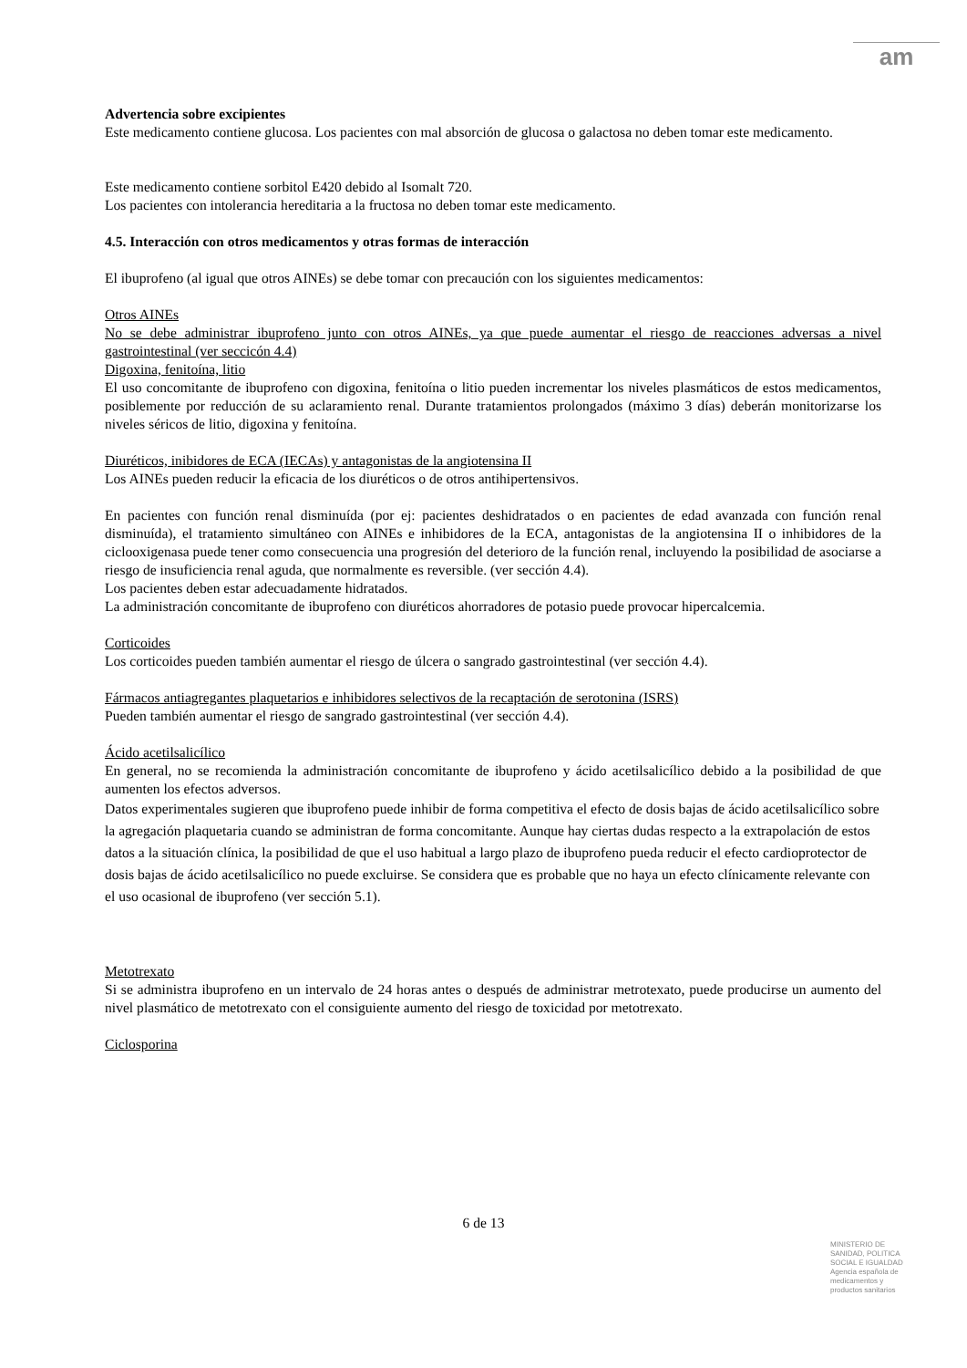am
Advertencia sobre excipientes
Este medicamento contiene glucosa. Los pacientes con mal absorción de glucosa o galactosa no deben tomar este medicamento.
Este medicamento contiene sorbitol E420 debido al Isomalt 720.
Los pacientes con intolerancia hereditaria a la fructosa no deben tomar este medicamento.
4.5. Interacción con otros medicamentos y otras formas de interacción
El ibuprofeno (al igual que otros AINEs) se debe tomar con precaución con los siguientes medicamentos:
Otros AINEs
No se debe administrar ibuprofeno junto con otros AINEs, ya que puede aumentar el riesgo de reacciones adversas a nivel gastrointestinal (ver seccicón 4.4)
Digoxina, fenitoína, litio
El uso concomitante de ibuprofeno con digoxina, fenitoína o litio pueden incrementar los niveles plasmáticos de estos medicamentos, posiblemente por reducción de su aclaramiento renal. Durante tratamientos prolongados (máximo 3 días) deberán monitorizarse los niveles séricos de litio, digoxina y fenitoína.
Diuréticos, inibidores de ECA (IECAs) y antagonistas de la angiotensina II
Los AINEs pueden reducir la eficacia de los diuréticos o de otros antihipertensivos.
En pacientes con función renal disminuída (por ej: pacientes deshidratados o en pacientes de edad avanzada con función renal disminuída), el tratamiento simultáneo con AINEs e inhibidores de la ECA, antagonistas de la angiotensina II o inhibidores de la ciclooxigenasa puede tener como consecuencia una progresión del deterioro de la función renal, incluyendo la posibilidad de asociarse a riesgo de insuficiencia renal aguda, que normalmente es reversible. (ver sección 4.4).
Los pacientes deben estar adecuadamente hidratados.
La administración concomitante de ibuprofeno con diuréticos ahorradores de potasio puede provocar hipercalcemia.
Corticoides
Los corticoides pueden también aumentar el riesgo de úlcera o sangrado gastrointestinal (ver sección 4.4).
Fármacos antiagregantes plaquetarios e inhibidores selectivos de la recaptación de serotonina (ISRS)
Pueden también aumentar el riesgo de sangrado gastrointestinal (ver sección 4.4).
Ácido acetilsalicílico
En general, no se recomienda la administración concomitante de ibuprofeno y ácido acetilsalicílico debido a la posibilidad de que aumenten los efectos adversos.
Datos experimentales sugieren que ibuprofeno puede inhibir de forma competitiva el efecto de dosis bajas de ácido acetilsalicílico sobre la agregación plaquetaria cuando se administran de forma concomitante. Aunque hay ciertas dudas respecto a la extrapolación de estos datos a la situación clínica, la posibilidad de que el uso habitual a largo plazo de ibuprofeno pueda reducir el efecto cardioprotector de dosis bajas de ácido acetilsalicílico no puede excluirse. Se considera que es probable que no haya un efecto clínicamente relevante con el uso ocasional de ibuprofeno (ver sección 5.1).
Metotrexato
Si se administra ibuprofeno en un intervalo de 24 horas antes o después de administrar metrotexato, puede producirse un aumento del nivel plasmático de metotrexato con el consiguiente aumento del riesgo de toxicidad por metotrexato.
Ciclosporina
6 de 13
MINISTERIO DE
SANIDAD, POLITICA
SOCIAL E IGUALDAD
Agencia española de
medicamentos y
productos sanitarios